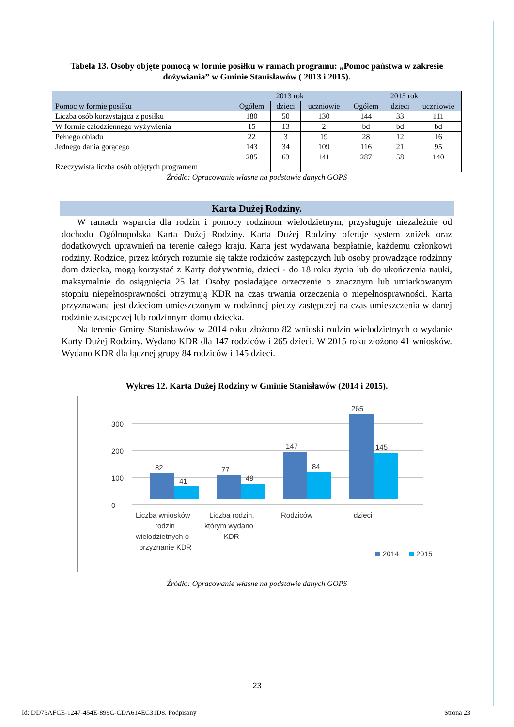Tabela 13. Osoby objęte pomocą w formie posiłku w ramach programu: „Pomoc państwa w zakresie dożywiania” w Gminie Stanisławów ( 2013 i 2015).
| Pomoc w formie posiłku | 2013 rok | | | 2015 rok | | |
| --- | --- | --- | --- | --- | --- | --- |
| | Ogółem | dzieci | uczniowie | Ogółem | dzieci | uczniowie |
| Liczba osób korzystająca z posiłku | 180 | 50 | 130 | 144 | 33 | 111 |
| W formie całodziennego wyżywienia | 15 | 13 | 2 | bd | bd | bd |
| Pełnego obiadu | 22 | 3 | 19 | 28 | 12 | 16 |
| Jednego dania gorącego | 143 | 34 | 109 | 116 | 21 | 95 |
| Rzeczywista liczba osób objętych programem | 285 | 63 | 141 | 287 | 58 | 140 |
Źródło: Opracowanie własne na podstawie danych GOPS
Karta Dużej Rodziny.
W ramach wsparcia dla rodzin i pomocy rodzinom wielodzietnym, przysługuje niezależnie od dochodu Ogólnopolska Karta Dużej Rodziny. Karta Dużej Rodziny oferuje system zniżek oraz dodatkowych uprawnień na terenie całego kraju. Karta jest wydawana bezpłatnie, każdemu członkowi rodziny. Rodzice, przez których rozumie się także rodziców zastępczych lub osoby prowadzące rodzinny dom dziecka, mogą korzystać z Karty dożywotnio, dzieci - do 18 roku życia lub do ukończenia nauki, maksymalnie do osiągnięcia 25 lat. Osoby posiadające orzeczenie o znacznym lub umiarkowanym stopniu niepełnosprawności otrzymują KDR na czas trwania orzeczenia o niepełnosprawności. Karta przyznawana jest dzieciom umieszczonym w rodzinnej pieczy zastępczej na czas umieszczenia w danej rodzinie zastępczej lub rodzinnym domu dziecka.
Na terenie Gminy Stanisławów w 2014 roku złożono 82 wnioski rodzin wielodzietnych o wydanie Karty Dużej Rodziny. Wydano KDR dla 147 rodziców i 265 dzieci. W 2015 roku złożono 41 wniosków. Wydano KDR dla łącznej grupy 84 rodziców i 145 dzieci.
Wykres 12. Karta Dużej Rodziny w Gminie Stanisławów (2014 i 2015).
0
100
200
300
82
41
77
49
147
84
265
145
Liczba wniosków
rodzin
wielodzietnych o
przyznanie KDR
Liczba rodzin,
którym wydano
KDR
Rodziców
dzieci
2014
2015
Źródło: Opracowanie własne na podstawie danych GOPS
23
Id: DD73AFCE-1247-454E-899C-CDA614EC31D8. Podpisany Strona 23